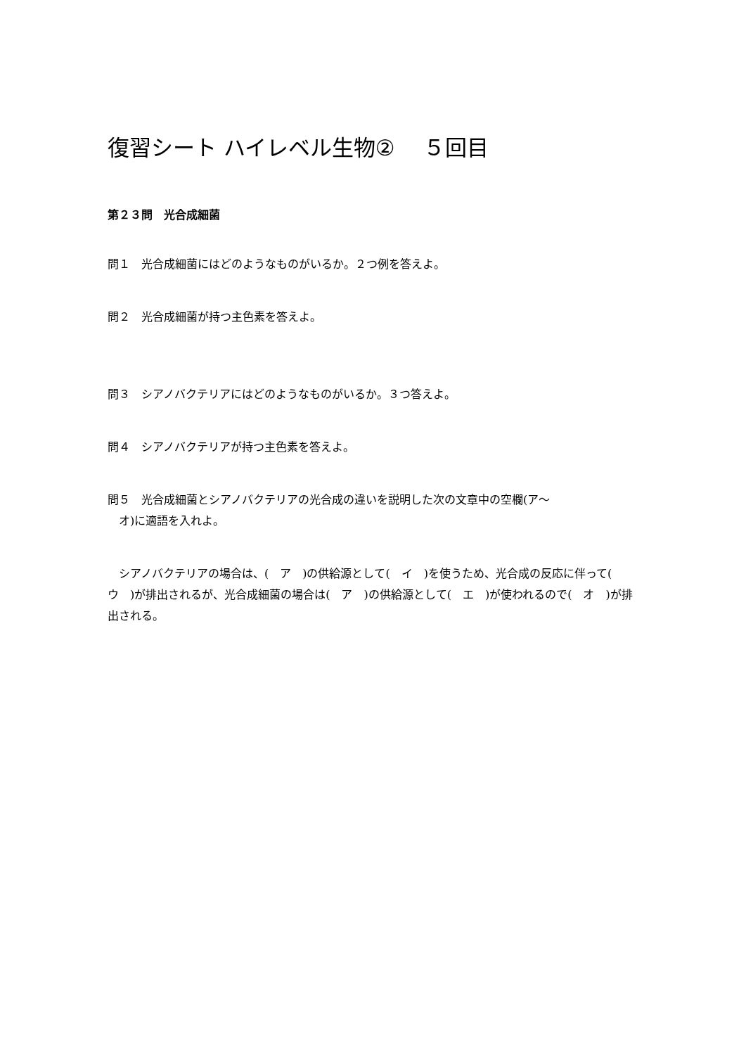復習シート ハイレベル生物②　 ５回目
第２３問　光合成細菌
問１　光合成細菌にはどのようなものがいるか。２つ例を答えよ。
問２　光合成細菌が持つ主色素を答えよ。
問３　シアノバクテリアにはどのようなものがいるか。３つ答えよ。
問４　シアノバクテリアが持つ主色素を答えよ。
問５　光合成細菌とシアノバクテリアの光合成の違いを説明した次の文章中の空欄(ア～
　オ)に適語を入れよ。
　シアノバクテリアの場合は、(　ア　)の供給源として(　イ　)を使うため、光合成の反応に伴って(　ウ　)が排出されるが、光合成細菌の場合は(　ア　)の供給源として(　エ　)が使われるので(　オ　)が排出される。